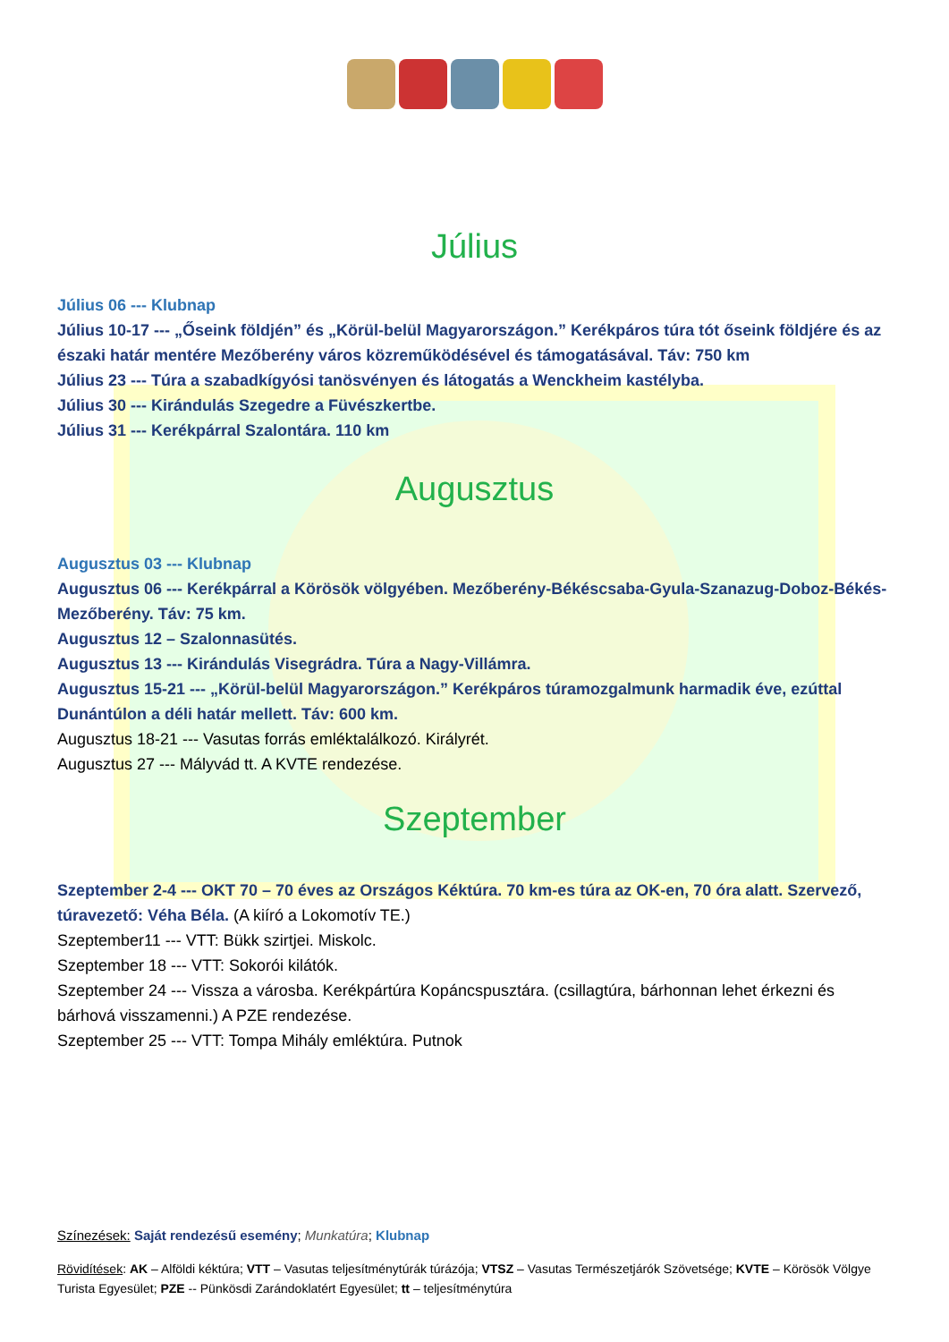Július
Július 06 --- Klubnap
Július 10-17 --- „Őseink földjén” és „Körül-belül Magyarországon.” Kerékpáros túra tót őseink földjére és az északi határ mentére Mezőberény város közreműködésével és támogatásával. Táv: 750 km
Július 23 --- Túra a szabadkígyósi tanösvényen és látogatás a Wenckheim kastélyba.
Július 30 --- Kirándulás Szegedre a Füvészkertbe.
Július 31 --- Kerékpárral Szalontára. 110 km
Augusztus
Augusztus 03 --- Klubnap
Augusztus 06 --- Kerékpárral a Körösök völgyében. Mezőberény-Békéscsaba-Gyula-Szanazug-Doboz-Békés-Mezőberény. Táv: 75 km.
Augusztus 12 – Szalonnasütés.
Augusztus 13 --- Kirándulás Visegrádra. Túra a Nagy-Villámra.
Augusztus 15-21 --- „Körül-belül Magyarországon.” Kerékpáros túramozgalmunk harmadik éve, ezúttal Dunántúlon a déli határ mellett. Táv: 600 km.
Augusztus 18-21 --- Vasutas forrás emléktalálkozó. Királyrét.
Augusztus 27 --- Mályvád tt. A KVTE rendezése.
Szeptember
Szeptember 2-4 --- OKT 70 – 70 éves az Országos Kéktúra. 70 km-es túra az OK-en, 70 óra alatt. Szervező, túravezető: Véha Béla. (A kiíró a Lokomotív TE.)
Szeptember11 --- VTT: Bükk szirtjei. Miskolc.
Szeptember 18 --- VTT: Sokorói kilátók.
Szeptember 24 --- Vissza a városba. Kerékpártúra Kopáncspusztára. (csillagtúra, bárhonnan lehet érkezni és bárhová visszamenni.) A PZE rendezése.
Szeptember 25 --- VTT: Tompa Mihály emléktúra. Putnok
Színezések: Saját rendezésű esemény; Munkatúra; Klubnap
Rövidítések: AK – Alföldi kéktúra; VTT – Vasutas teljesítménytúrák túrázója; VTSZ – Vasutas Természetjárók Szövetsége; KVTE – Körösök Völgye Turista Egyesület; PZE -- Pünkösdi Zarándoklatért Egyesület; tt – teljesítménytúra